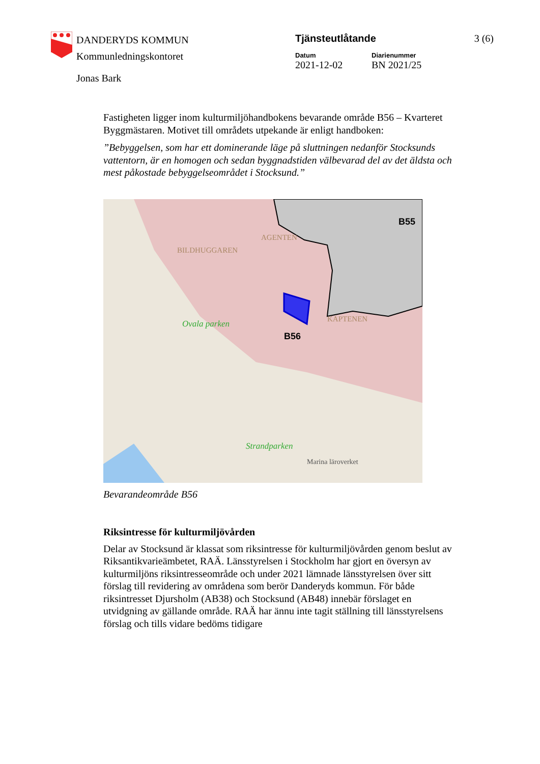DANDERYDS KOMMUN
Kommunledningskontoret
Tjänsteutlåtande
Datum Diarienummer
2021-12-02 BN 2021/25
3 (6)
Jonas Bark
Fastigheten ligger inom kulturmiljöhandbokens bevarande område B56 – Kvarteret Byggmästaren. Motivet till områdets utpekande är enligt handboken:
”Bebyggelsen, som har ett dominerande läge på sluttningen nedanför Stocksunds vattentorn, är en homogen och sedan byggnadstiden välbevarad del av det äldsta och mest påkostade bebyggelseområdet i Stocksund.”
B56
B55
Ovala parken
Strandparken
AGENTEN
BILDHUGGAREN
KAPTENEN
Marina läroverket
Bevarandeområde B56
Riksintresse för kulturmiljövården
Delar av Stocksund är klassat som riksintresse för kulturmiljövården genom beslut av Riksantikvarieämbetet, RAÄ. Länsstyrelsen i Stockholm har gjort en översyn av kulturmiljöns riksintresseområde och under 2021 lämnade länsstyrelsen över sitt förslag till revidering av områdena som berör Danderyds kommun. För både riksintresset Djursholm (AB38) och Stocksund (AB48) innebär förslaget en utvidgning av gällande område. RAÄ har ännu inte tagit ställning till länsstyrelsens förslag och tills vidare bedöms tidigare